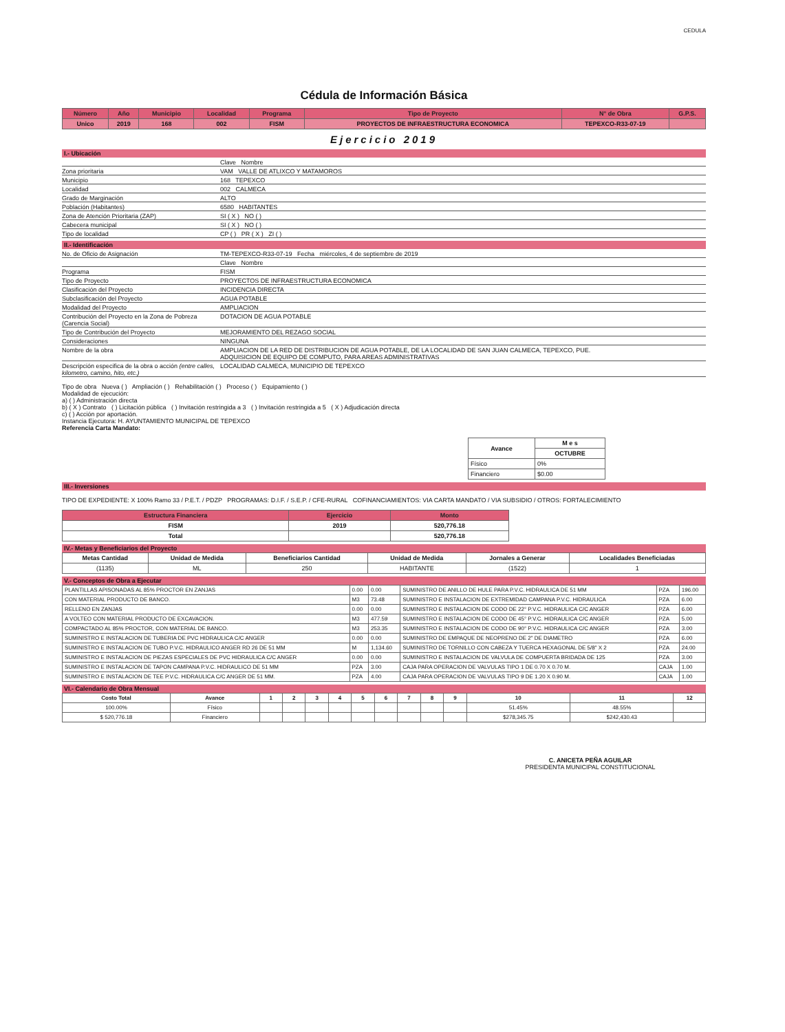CEDULA
Cédula de Información Básica
| Número | Año | Municipio | Localidad | Programa | Tipo de Proyecto | N° de Obra | G.P.S. |
| --- | --- | --- | --- | --- | --- | --- | --- |
| Unico | 2019 | 168 | 002 | FISM | PROYECTOS DE INFRAESTRUCTURA ECONOMICA | TEPEXCO-R33-07-19 | |
Ejercicio 2019
I.- Ubicación
Clave Nombre
Zona prioritaria VAM VALLE DE ATLIXCO Y MATAMOROS
Municipio 168 TEPEXCO
Localidad 002 CALMECA
Grado de Marginación ALTO
Población (Habitantes) 6580 HABITANTES
Zona de Atención Prioritaria (ZAP) SI ( X ) NO ( )
Cabecera municipal SI ( X ) NO ( )
Tipo de localidad CP ( ) PR ( X ) ZI ( )
II.- Identificación
No. de Oficio de Asignación TM-TEPEXCO-R33-07-19 Fecha miércoles, 4 de septiembre de 2019
Clave Nombre
Programa FISM
Tipo de Proyecto PROYECTOS DE INFRAESTRUCTURA ECONOMICA
Clasificación del Proyecto INCIDENCIA DIRECTA
Subclasificación del Proyecto AGUA POTABLE
Modalidad del Proyecto AMPLIACION
Contribución del Proyecto en la Zona de Pobreza (Carencia Social) DOTACION DE AGUA POTABLE
Tipo de Contribución del Proyecto MEJORAMIENTO DEL REZAGO SOCIAL
Consideraciones NINGUNA
Nombre de la obra AMPLIACION DE LA RED DE DISTRIBUCION DE AGUA POTABLE, DE LA LOCALIDAD DE SAN JUAN CALMECA, TEPEXCO, PUE.
ADQUISICION DE EQUIPO DE COMPUTO, PARA AREAS ADMINISTRATIVAS
Descripción especifica de la obra o acción (entre calles, kilometro, camino, hito, etc.) LOCALIDAD CALMECA, MUNICIPIO DE TEPEXCO
Tipo de obra Nueva ( ) Ampliación ( ) Rehabilitación ( ) Proceso ( ) Equipamiento ( )
Modalidad de ejecución:
a) ( ) Administración directa
b) ( X ) Contrato ( ) Licitación pública ( ) Invitación restringida a 3 ( ) Invitación restringida a 5 ( X ) Adjudicación directa
c) ( ) Acción por aportación.
Instancia Ejecutora: H. AYUNTAMIENTO MUNICIPAL DE TEPEXCO
Referencia Carta Mandato:
| Avance | M e s |
| --- | --- |
| | OCTUBRE |
| Físico | 0% |
| Financiero | $0.00 |
III.- Inversiones
TIPO DE EXPEDIENTE: X 100% Ramo 33 / P.E.T. / PDZP PROGRAMAS: D.I.F. / S.E.P. / CFE-RURAL COFINANCIAMIENTOS: VIA CARTA MANDATO / VIA SUBSIDIO / OTROS: FORTALECIMIENTO
| Estructura Financiera | Ejercicio | Monto |
| --- | --- | --- |
| FISM | 2019 | 520,776.18 |
| Total | | 520,776.18 |
IV.- Metas y Beneficiarios del Proyecto
| Metas Cantidad | Unidad de Medida | Beneficiarios Cantidad | Unidad de Medida | Jornales a Generar | Localidades Beneficiadas |
| --- | --- | --- | --- | --- | --- |
| (1135) | ML | 250 | HABITANTE | (1522) | 1 |
V.- Conceptos de Obra a Ejecutar
| PLANTILLAS APISONADAS AL 85% PROCTOR EN ZANJAS | 0.00 | 0.00 | SUMINISTRO DE ANILLO DE HULE PARA P.V.C. HIDRAULICA DE 51 MM | PZA | 196.00 |
| CON MATERIAL PRODUCTO DE BANCO. | M3 | 73.48 | SUMINISTRO E INSTALACION DE EXTREMIDAD CAMPANA P.V.C. HIDRAULICA | PZA | 6.00 |
| RELLENO EN ZANJAS | 0.00 | 0.00 | SUMINISTRO E INSTALACION DE CODO DE 22° P.V.C. HIDRAULICA C/C ANGER | PZA | 6.00 |
| A VOLTEO CON MATERIAL PRODUCTO DE EXCAVACION. | M3 | 477.59 | SUMINISTRO E INSTALACION DE CODO DE 45° P.V.C. HIDRAULICA C/C ANGER | PZA | 5.00 |
| COMPACTADO AL 85% PROCTOR, CON MATERIAL DE BANCO. | M3 | 253.35 | SUMINISTRO E INSTALACION DE CODO DE 90° P.V.C. HIDRAULICA C/C ANGER | PZA | 3.00 |
| SUMINISTRO E INSTALACION DE TUBERIA DE PVC HIDRAULICA C/C ANGER | 0.00 | 0.00 | SUMINISTRO DE EMPAQUE DE NEOPRENO DE 2" DE DIAMETRO | PZA | 6.00 |
| SUMINISTRO E INSTALACION DE TUBO P.V.C. HIDRAULICO ANGER RD 26 DE 51 MM | M | 1,134.60 | SUMINISTRO DE TORNILLO CON CABEZA Y TUERCA HEXAGONAL DE 5/8" X 2 | PZA | 24.00 |
| SUMINISTRO E INSTALACION DE PIEZAS ESPECIALES DE PVC HIDRAULICA C/C ANGER | 0.00 | 0.00 | SUMINISTRO E INSTALACION DE VALVULA DE COMPUERTA BRIDADA DE 125 | PZA | 3.00 |
| SUMINISTRO E INSTALACION DE TAPON CAMPANA P.V.C. HIDRAULICO DE 51 MM | PZA | 3.00 | CAJA PARA OPERACION DE VALVULAS TIPO 1 DE 0.70 X 0.70 M. | CAJA | 1.00 |
| SUMINISTRO E INSTALACION DE TEE P.V.C. HIDRAULICA C/C ANGER DE 51 MM. | PZA | 4.00 | CAJA PARA OPERACION DE VALVULAS TIPO 9 DE 1.20 X 0.90 M. | CAJA | 1.00 |
VI.- Calendario de Obra Mensual
| Costo Total | Avance | 1 | 2 | 3 | 4 | 5 | 6 | 7 | 8 | 9 | 10 | 11 | 12 |
| --- | --- | --- | --- | --- | --- | --- | --- | --- | --- | --- | --- | --- | --- |
| 100.00% | Físico | | | | | | | | | | 51.45% | 48.55% | |
| $ 520,776.18 | Financiero | | | | | | | | | | $278,345.75 | $242,430.43 | |
C. ANICETA PEÑA AGUILAR
PRESIDENTA MUNICIPAL CONSTITUCIONAL